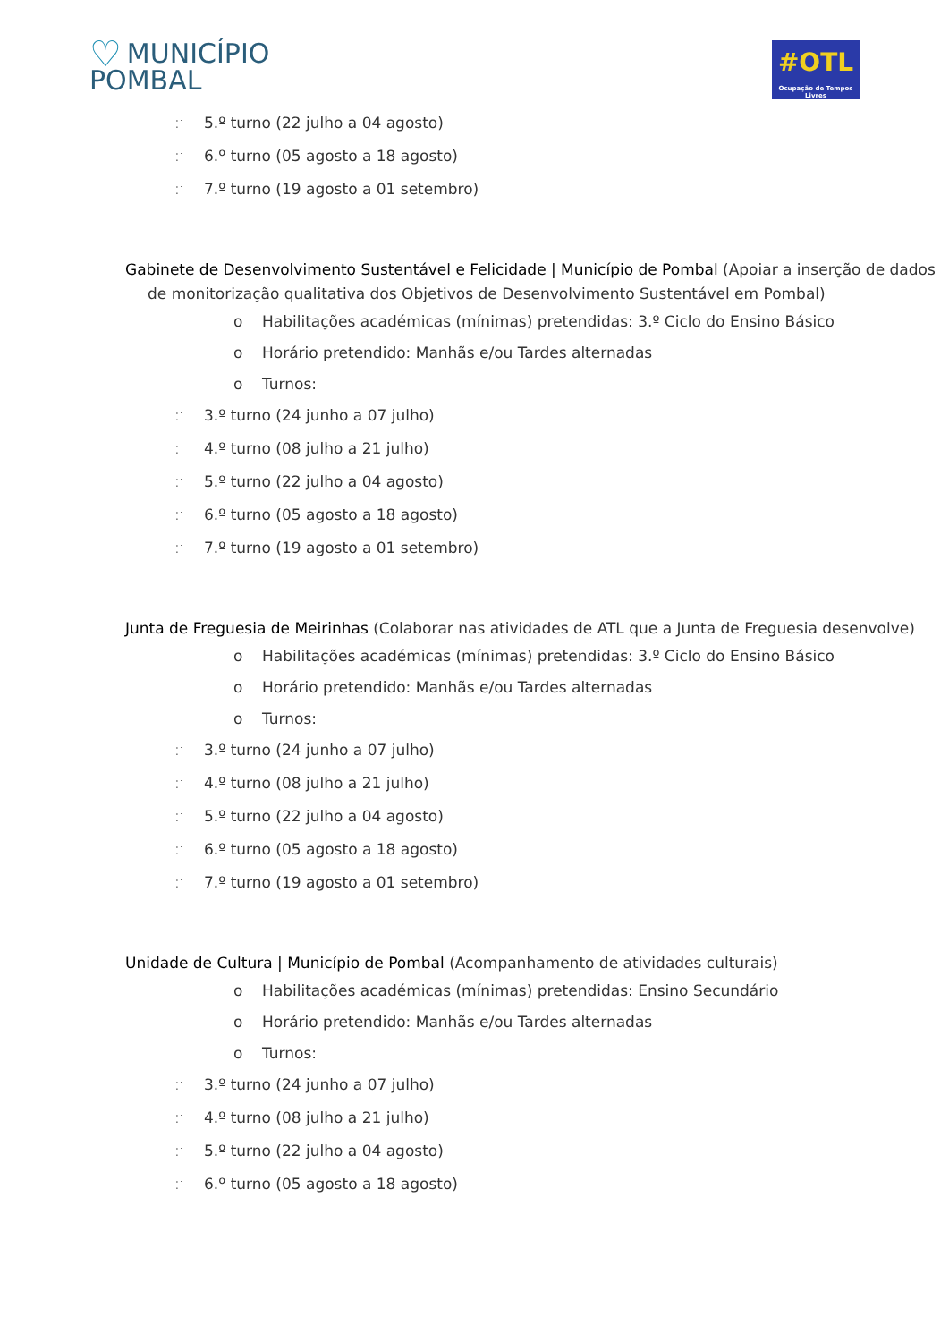♡ MUNICÍPIO
POMBAL
#OTL
Ocupação de Tempos Livres
⁚˙ 5.º turno (22 julho a 04 agosto)
⁚˙ 6.º turno (05 agosto a 18 agosto)
⁚˙ 7.º turno (19 agosto a 01 setembro)
Gabinete de Desenvolvimento Sustentável e Felicidade | Município de Pombal (Apoiar a inserção de dados de monitorização qualitativa dos Objetivos de Desenvolvimento Sustentável em Pombal)
o Habilitações académicas (mínimas) pretendidas: 3.º Ciclo do Ensino Básico
o Horário pretendido: Manhãs e/ou Tardes alternadas
o Turnos:
⁚˙ 3.º turno (24 junho a 07 julho)
⁚˙ 4.º turno (08 julho a 21 julho)
⁚˙ 5.º turno (22 julho a 04 agosto)
⁚˙ 6.º turno (05 agosto a 18 agosto)
⁚˙ 7.º turno (19 agosto a 01 setembro)
Junta de Freguesia de Meirinhas (Colaborar nas atividades de ATL que a Junta de Freguesia desenvolve)
o Habilitações académicas (mínimas) pretendidas: 3.º Ciclo do Ensino Básico
o Horário pretendido: Manhãs e/ou Tardes alternadas
o Turnos:
⁚˙ 3.º turno (24 junho a 07 julho)
⁚˙ 4.º turno (08 julho a 21 julho)
⁚˙ 5.º turno (22 julho a 04 agosto)
⁚˙ 6.º turno (05 agosto a 18 agosto)
⁚˙ 7.º turno (19 agosto a 01 setembro)
Unidade de Cultura | Município de Pombal (Acompanhamento de atividades culturais)
o Habilitações académicas (mínimas) pretendidas: Ensino Secundário
o Horário pretendido: Manhãs e/ou Tardes alternadas
o Turnos:
⁚˙ 3.º turno (24 junho a 07 julho)
⁚˙ 4.º turno (08 julho a 21 julho)
⁚˙ 5.º turno (22 julho a 04 agosto)
⁚˙ 6.º turno (05 agosto a 18 agosto)